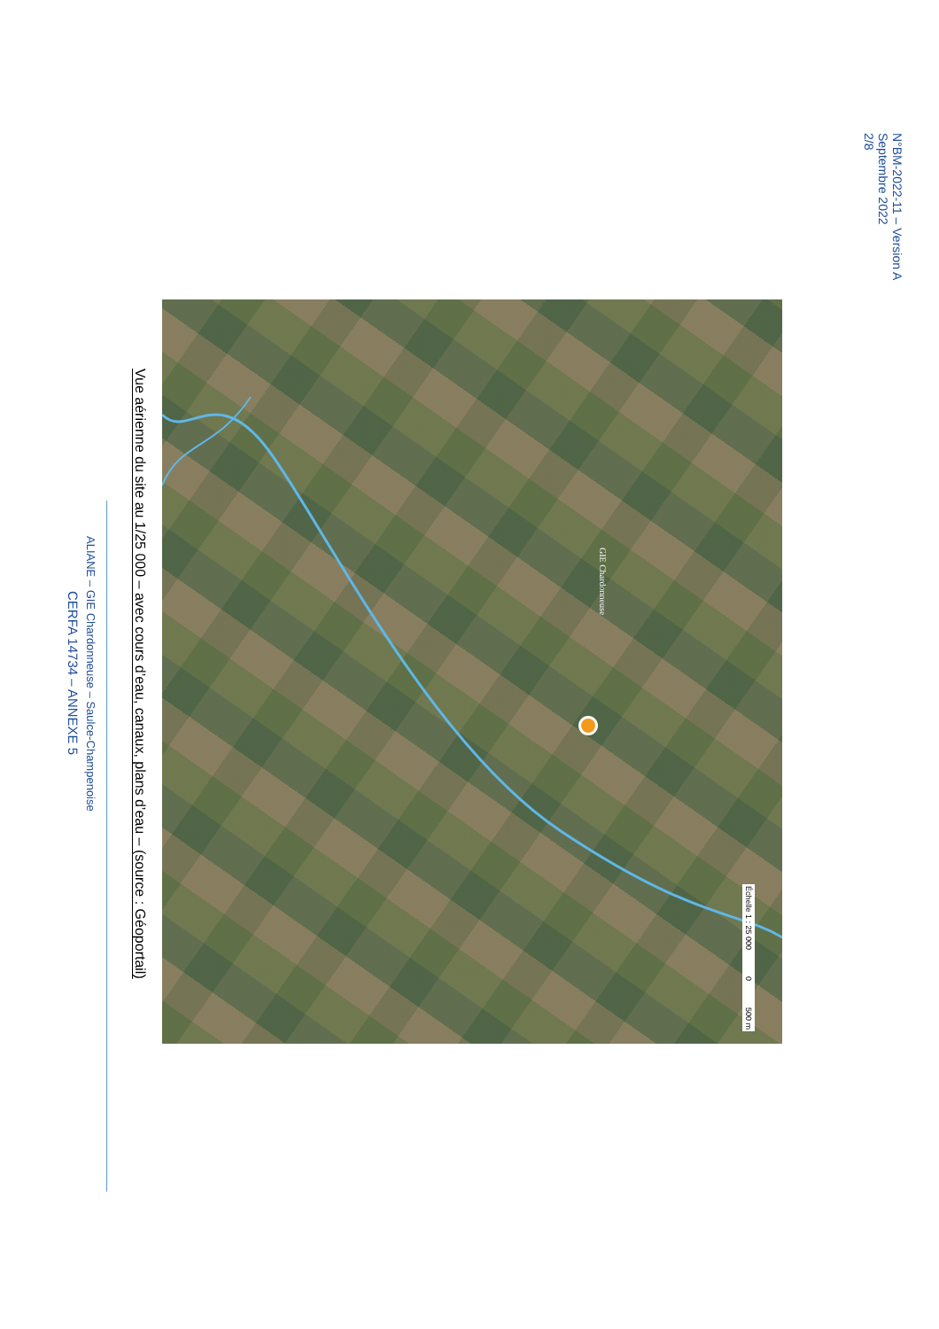ALIANE – GIE Chardonneuse – Saulce-Champenoise
CERFA 14734 – ANNEXE 5
Vue aérienne du site au 1/25 000 – avec cours d’eau, canaux, plans d’eau – (source : Géoportail)
GIE Chardonneuse
Échelle 1 : 25 000 0 500 m
N°BM-2022-11 – Version A
Septembre 2022
2/8